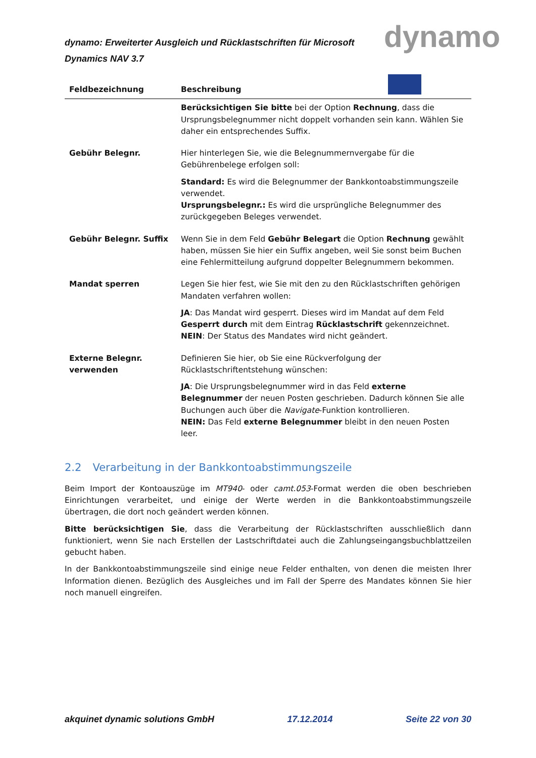dynamo: Erweiterter Ausgleich und Rücklastschriften für Microsoft Dynamics NAV 3.7
dynamo
| Feldbezeichnung | Beschreibung |
| --- | --- |
| | Berücksichtigen Sie bitte bei der Option Rechnung , dass die Ursprungsbelegnummer nicht doppelt vorhanden sein kann. Wählen Sie daher ein entsprechendes Suffix. |
| Gebühr Belegnr. | Hier hinterlegen Sie, wie die Belegnummernvergabe für die Gebührenbelege erfolgen soll: Standard: Es wird die Belegnummer der Bankkontoabstimmungszeile verwendet. Ursprungsbelegnr.: Es wird die ursprüngliche Belegnummer des zurückgegeben Beleges verwendet. |
| Gebühr Belegnr. Suffix | Wenn Sie in dem Feld Gebühr Belegart die Option Rechnung gewählt haben, müssen Sie hier ein Suffix angeben, weil Sie sonst beim Buchen eine Fehlermitteilung aufgrund doppelter Belegnummern bekommen. |
| Mandat sperren | Legen Sie hier fest, wie Sie mit den zu den Rücklastschriften gehörigen Mandaten verfahren wollen: JA : Das Mandat wird gesperrt. Dieses wird im Mandat auf dem Feld Gesperrt durch mit dem Eintrag Rücklastschrift gekennzeichnet. NEIN : Der Status des Mandates wird nicht geändert. |
| Externe Belegnr. verwenden | Definieren Sie hier, ob Sie eine Rückverfolgung der Rücklastschriftentstehung wünschen: JA : Die Ursprungsbelegnummer wird in das Feld externe Belegnummer der neuen Posten geschrieben. Dadurch können Sie alle Buchungen auch über die Navigate -Funktion kontrollieren. NEIN: Das Feld externe Belegnummer bleibt in den neuen Posten leer. |
2.2 Verarbeitung in der Bankkontoabstimmungszeile
Beim Import der Kontoauszüge im MT940- oder camt.053-Format werden die oben beschrieben Einrichtungen verarbeitet, und einige der Werte werden in die Bankkontoabstimmungszeile übertragen, die dort noch geändert werden können.
Bitte berücksichtigen Sie, dass die Verarbeitung der Rücklastschriften ausschließlich dann funktioniert, wenn Sie nach Erstellen der Lastschriftdatei auch die Zahlungseingangsbuchblattzeilen gebucht haben.
In der Bankkontoabstimmungszeile sind einige neue Felder enthalten, von denen die meisten Ihrer Information dienen. Bezüglich des Ausgleiches und im Fall der Sperre des Mandates können Sie hier noch manuell eingreifen.
akquinet dynamic solutions GmbH 17.12.2014 Seite 22 von 30